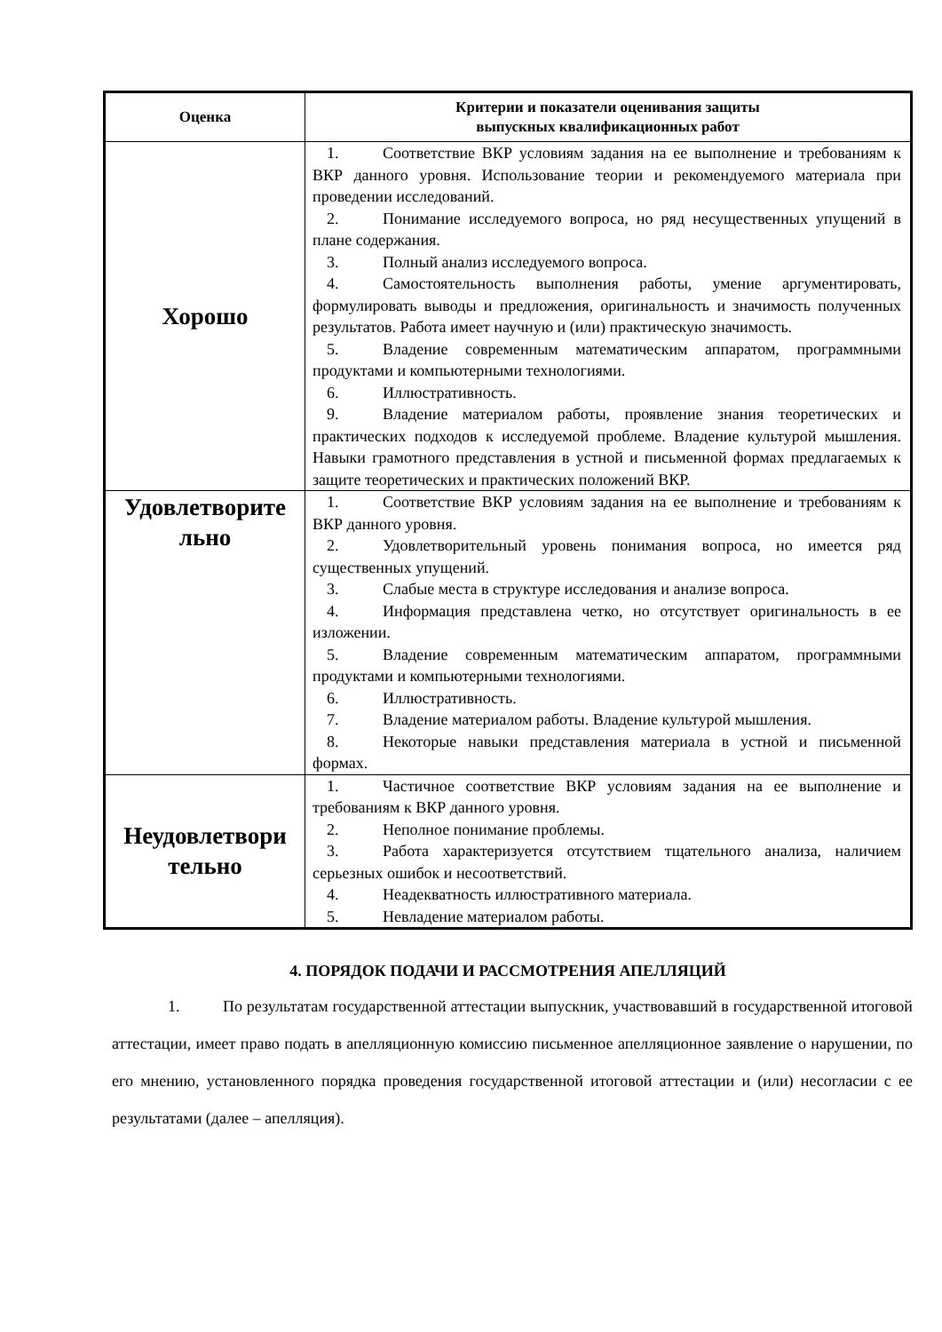| Оценка | Критерии и показатели оценивания защиты выпускных квалификационных работ |
| --- | --- |
| Хорошо | 1. Соответствие ВКР условиям задания на ее выполнение и требованиям к ВКР данного уровня. Использование теории и рекомендуемого материала при проведении исследований. 2. Понимание исследуемого вопроса, но ряд несущественных упущений в плане содержания. 3. Полный анализ исследуемого вопроса. 4. Самостоятельность выполнения работы, умение аргументировать, формулировать выводы и предложения, оригинальность и значимость полученных результатов. Работа имеет научную и (или) практическую значимость. 5. Владение современным математическим аппаратом, программными продуктами и компьютерными технологиями. 6. Иллюстративность. 9. Владение материалом работы, проявление знания теоретических и практических подходов к исследуемой проблеме. Владение культурой мышления. Навыки грамотного представления в устной и письменной формах предлагаемых к защите теоретических и практических положений ВКР. |
| Удовлетворите льно | 1. Соответствие ВКР условиям задания на ее выполнение и требованиям к ВКР данного уровня. 2. Удовлетворительный уровень понимания вопроса, но имеется ряд существенных упущений. 3. Слабые места в структуре исследования и анализе вопроса. 4. Информация представлена четко, но отсутствует оригинальность в ее изложении. 5. Владение современным математическим аппаратом, программными продуктами и компьютерными технологиями. 6. Иллюстративность. 7. Владение материалом работы. Владение культурой мышления. 8. Некоторые навыки представления материала в устной и письменной формах. |
| Неудовлетвори тельно | 1. Частичное соответствие ВКР условиям задания на ее выполнение и требованиям к ВКР данного уровня. 2. Неполное понимание проблемы. 3. Работа характеризуется отсутствием тщательного анализа, наличием серьезных ошибок и несоответствий. 4. Неадекватность иллюстративного материала. 5. Невладение материалом работы. |
4. ПОРЯДОК ПОДАЧИ И РАССМОТРЕНИЯ АПЕЛЛЯЦИЙ
1. По результатам государственной аттестации выпускник, участвовавший в государственной итоговой аттестации, имеет право подать в апелляционную комиссию письменное апелляционное заявление о нарушении, по его мнению, установленного порядка проведения государственной итоговой аттестации и (или) несогласии с ее результатами (далее – апелляция).